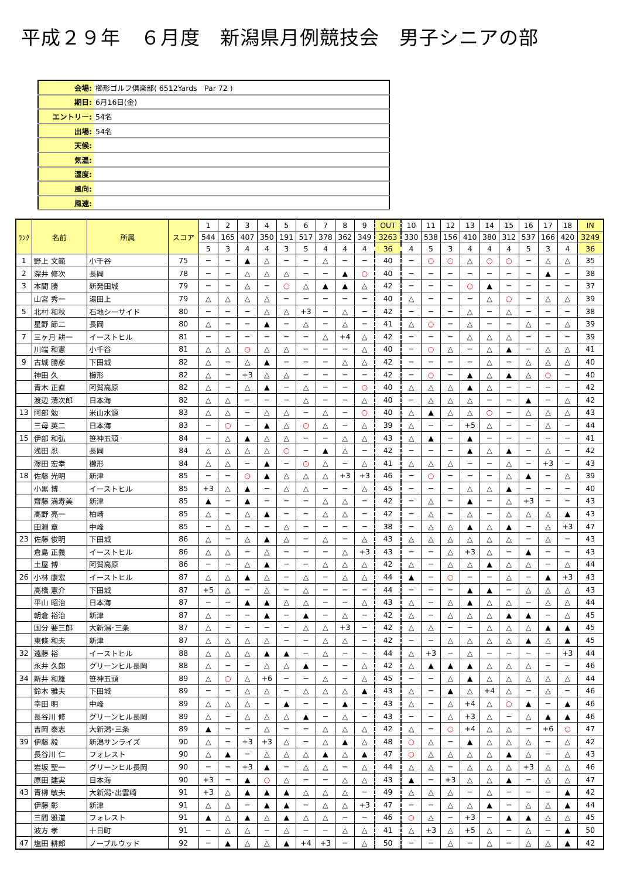平成２９年　６月度　新潟県月例競技会　男子シニアの部
| 会場: | 櫛形ゴルフ倶楽部( 6512Yards Par 72 ) |
| 期日: | 6月16日(金) |
| エントリー: | 54名 |
| 出場: | 54名 |
| 天候: | |
| 気温: | |
| 湿度: | |
| 風向: | |
| 風速: | |
| ﾗﾝｸ | 名前 | 所属 | スコア | 1 | 2 | 3 | 4 | 5 | 6 | 7 | 8 | 9 | OUT | 10 | 11 | 12 | 13 | 14 | 15 | 16 | 17 | 18 | IN |
| --- | --- | --- | --- | --- | --- | --- | --- | --- | --- | --- | --- | --- | --- | --- | --- | --- | --- | --- | --- | --- | --- | --- | --- |
| | | | | 544 | 165 | 407 | 350 | 191 | 517 | 378 | 362 | 349 | 3263 | 330 | 538 | 156 | 410 | 380 | 312 | 537 | 166 | 420 | 3249 |
| | | | | 5 | 3 | 4 | 4 | 3 | 5 | 4 | 4 | 4 | 36 | 4 | 5 | 3 | 4 | 4 | 4 | 5 | 3 | 4 | 36 |
| 1 | 野上 文範 | 小千谷 | 75 | ─ | ─ | ▲ | △ | ─ | ─ | △ | ─ | ─ | 40 | ─ | ○ | ○ | △ | ○ | ○ | ─ | △ | △ | 35 |
| 2 | 深井 修次 | 長岡 | 78 | ─ | ─ | △ | △ | △ | ─ | ─ | ▲ | ○ | 40 | ─ | ─ | ─ | ─ | ─ | ─ | ─ | ▲ | ─ | 38 |
| 3 | 本間 勝 | 新発田城 | 79 | ─ | ─ | △ | ─ | ○ | △ | ▲ | ▲ | △ | 42 | ─ | ─ | ─ | ○ | ▲ | ─ | ─ | ─ | ─ | 37 |
| | 山宮 秀一 | 湯田上 | 79 | △ | △ | △ | △ | ─ | ─ | ─ | ─ | ─ | 40 | △ | ─ | ─ | ─ | △ | ○ | ─ | △ | △ | 39 |
| 5 | 北村 和秋 | 石地シーサイド | 80 | ─ | ─ | ─ | △ | △ | +3 | ─ | △ | ─ | 42 | ─ | ─ | ─ | △ | ─ | △ | ─ | ─ | ─ | 38 |
| | 星野 節二 | 長岡 | 80 | △ | ─ | ─ | ▲ | ─ | △ | ─ | △ | ─ | 41 | △ | ○ | ─ | △ | ─ | ─ | △ | ─ | △ | 39 |
| 7 | 三ヶ月 耕一 | イーストヒル | 81 | ─ | ─ | ─ | ─ | ─ | ─ | △ | +4 | △ | 42 | ─ | ─ | ─ | △ | △ | △ | ─ | ─ | ─ | 39 |
| | 川端 和憲 | 小千谷 | 81 | △ | △ | ○ | △ | △ | ─ | ─ | ─ | △ | 40 | ─ | ○ | △ | ─ | △ | ▲ | ─ | △ | △ | 41 |
| 9 | 古城 勝彦 | 下田城 | 82 | △ | ─ | △ | ▲ | ─ | ─ | ─ | △ | △ | 42 | ─ | ─ | ─ | ─ | △ | ─ | △ | △ | △ | 40 |
| | 神田 久 | 櫛形 | 82 | △ | ─ | +3 | △ | △ | ─ | ─ | ─ | ─ | 42 | ─ | ○ | ─ | ▲ | △ | ▲ | △ | ○ | ─ | 40 |
| | 青木 正直 | 阿賀高原 | 82 | △ | ─ | △ | ▲ | ─ | △ | ─ | ─ | ○ | 40 | △ | △ | △ | ▲ | △ | ─ | ─ | ─ | ─ | 42 |
| | 渡辺 清次郎 | 日本海 | 82 | △ | △ | ─ | ─ | ─ | △ | ─ | ─ | △ | 40 | ─ | △ | △ | △ | ─ | ─ | ▲ | ─ | △ | 42 |
| 13 | 阿部 勉 | 米山水源 | 83 | △ | △ | ─ | △ | △ | ─ | △ | ─ | ○ | 40 | △ | ▲ | △ | △ | ○ | ─ | △ | △ | △ | 43 |
| | 三母 英二 | 日本海 | 83 | ─ | ○ | ─ | ▲ | △ | ○ | △ | ─ | △ | 39 | △ | ─ | ─ | +5 | △ | ─ | ─ | △ | ─ | 44 |
| 15 | 伊部 和弘 | 笹神五頭 | 84 | ─ | △ | ▲ | △ | △ | ─ | ─ | △ | △ | 43 | △ | ▲ | ─ | ▲ | ─ | ─ | ─ | ─ | ─ | 41 |
| | 浅田 忍 | 長岡 | 84 | △ | △ | △ | △ | ○ | ─ | ▲ | △ | ─ | 42 | ─ | ─ | ─ | ▲ | △ | ▲ | ─ | △ | ─ | 42 |
| | 澤田 宏幸 | 櫛形 | 84 | △ | △ | ─ | ▲ | ─ | ○ | △ | ─ | △ | 41 | △ | △ | △ | ─ | ─ | △ | ─ | +3 | ─ | 43 |
| 18 | 佐藤 光明 | 新津 | 85 | ─ | ─ | ○ | ▲ | △ | △ | △ | +3 | +3 | 46 | ─ | ○ | ─ | ─ | ─ | △ | ▲ | ─ | △ | 39 |
| | 小黒 博 | イーストヒル | 85 | +3 | △ | ▲ | ─ | △ | △ | ─ | ─ | △ | 45 | ─ | ─ | ─ | △ | △ | ▲ | ─ | ─ | ─ | 40 |
| | 齋藤 満寿美 | 新津 | 85 | ▲ | ─ | ▲ | ─ | ─ | ─ | △ | △ | ─ | 42 | ─ | △ | ─ | ▲ | ─ | △ | +3 | ─ | ─ | 43 |
| | 高野 亮一 | 柏崎 | 85 | △ | ─ | △ | ▲ | ─ | ─ | △ | △ | ─ | 42 | ─ | △ | ─ | △ | ─ | △ | △ | △ | ▲ | 43 |
| | 田淵 章 | 中峰 | 85 | ─ | △ | ─ | ─ | △ | ─ | ─ | ─ | ─ | 38 | ─ | △ | △ | ▲ | △ | ▲ | ─ | △ | +3 | 47 |
| 23 | 佐藤 俊明 | 下田城 | 86 | △ | ─ | △ | ▲ | △ | ─ | △ | ─ | △ | 43 | △ | △ | △ | △ | △ | △ | ─ | △ | ─ | 43 |
| | 倉島 正義 | イーストヒル | 86 | △ | △ | ─ | △ | ─ | ─ | ─ | △ | +3 | 43 | ─ | ─ | △ | +3 | △ | ─ | ▲ | ─ | ─ | 43 |
| | 土屋 博 | 阿賀高原 | 86 | ─ | ─ | △ | ▲ | ─ | ─ | △ | △ | △ | 42 | △ | ─ | △ | △ | ▲ | △ | △ | ─ | △ | 44 |
| 26 | 小林 康宏 | イーストヒル | 87 | △ | △ | ▲ | △ | ─ | △ | ─ | △ | △ | 44 | ▲ | ─ | ○ | ─ | ─ | △ | ─ | ▲ | +3 | 43 |
| | 高橋 憲介 | 下田城 | 87 | +5 | △ | ─ | △ | ─ | △ | ─ | ─ | ─ | 44 | ─ | ─ | ─ | ▲ | ▲ | ─ | △ | △ | △ | 43 |
| | 平山 昭治 | 日本海 | 87 | ─ | ─ | ▲ | ▲ | △ | △ | ─ | ─ | △ | 43 | △ | ─ | △ | ▲ | △ | △ | ─ | △ | △ | 44 |
| | 朝倉 裕治 | 新津 | 87 | △ | ─ | ─ | ▲ | ─ | ▲ | ─ | △ | ─ | 42 | △ | ─ | △ | △ | △ | ▲ | ▲ | ─ | △ | 45 |
| | 国分 要三郎 | 大新潟･三条 | 87 | △ | ─ | ─ | ─ | ─ | △ | △ | +3 | ─ | 42 | △ | △ | ─ | ─ | △ | △ | △ | ▲ | ▲ | 45 |
| | 東條 和夫 | 新津 | 87 | △ | △ | △ | △ | ─ | ─ | △ | △ | ─ | 42 | ─ | ─ | △ | △ | △ | △ | ▲ | △ | ▲ | 45 |
| 32 | 遠藤 裕 | イーストヒル | 88 | △ | △ | △ | ▲ | ▲ | ─ | △ | ─ | ─ | 44 | △ | +3 | ─ | △ | ─ | ─ | ─ | ─ | +3 | 44 |
| | 永井 久郎 | グリーンヒル長岡 | 88 | △ | ─ | ─ | △ | △ | ▲ | ─ | ─ | △ | 42 | △ | ▲ | ▲ | ▲ | △ | △ | △ | ─ | ─ | 46 |
| 34 | 新井 和雄 | 笹神五頭 | 89 | △ | ○ | △ | +6 | ─ | ─ | △ | ─ | △ | 45 | ─ | ─ | △ | ▲ | △ | △ | △ | △ | △ | 44 |
| | 鈴木 雅夫 | 下田城 | 89 | ─ | ─ | △ | △ | ─ | △ | △ | △ | ▲ | 43 | △ | ─ | ▲ | △ | +4 | △ | ─ | △ | ─ | 46 |
| | 幸田 明 | 中峰 | 89 | △ | △ | △ | ─ | ▲ | ─ | ─ | ▲ | ─ | 43 | △ | ─ | △ | +4 | △ | ○ | ▲ | ─ | ▲ | 46 |
| | 長谷川 修 | グリーンヒル長岡 | 89 | △ | ─ | △ | △ | △ | ▲ | ─ | △ | ─ | 43 | ─ | ─ | △ | +3 | △ | ─ | △ | ▲ | ▲ | 46 |
| | 吉岡 泰志 | 大新潟･三条 | 89 | ▲ | ─ | ─ | △ | ─ | ─ | △ | △ | △ | 42 | △ | ─ | ○ | +4 | △ | △ | ─ | +6 | ○ | 47 |
| 39 | 伊藤 毅 | 新潟サンライズ | 90 | △ | ─ | +3 | +3 | △ | ─ | △ | ▲ | △ | 48 | ○ | △ | ─ | ▲ | △ | △ | △ | ─ | △ | 42 |
| | 長谷川 仁 | フォレスト | 90 | △ | ▲ | ─ | △ | △ | △ | ▲ | △ | ▲ | 47 | ○ | △ | △ | △ | △ | ▲ | △ | ─ | △ | 43 |
| | 岩坂 聖一 | グリーンヒル長岡 | 90 | ─ | ─ | +3 | ▲ | ─ | △ | △ | ─ | △ | 44 | △ | △ | ─ | △ | △ | △ | +3 | △ | △ | 46 |
| | 原田 建実 | 日本海 | 90 | +3 | ─ | ▲ | ○ | △ | ─ | ─ | △ | △ | 43 | ▲ | ─ | +3 | △ | △ | ▲ | ─ | △ | △ | 47 |
| 43 | 青柳 敏夫 | 大新潟･出雲崎 | 91 | +3 | △ | ▲ | ▲ | ▲ | △ | △ | △ | ─ | 49 | △ | △ | △ | ─ | △ | ─ | ─ | ─ | ▲ | 42 |
| | 伊藤 彰 | 新津 | 91 | △ | △ | ─ | ▲ | ▲ | ─ | △ | △ | +3 | 47 | ─ | ─ | △ | △ | ▲ | ─ | △ | △ | ▲ | 44 |
| | 三間 雅道 | フォレスト | 91 | ▲ | △ | ▲ | △ | ▲ | △ | △ | ─ | ─ | 46 | ○ | △ | ─ | +3 | ─ | ▲ | ▲ | △ | △ | 45 |
| | 波方 孝 | 十日町 | 91 | ─ | △ | △ | ─ | △ | ─ | ─ | △ | △ | 41 | △ | +3 | △ | +5 | △ | ─ | △ | ─ | ▲ | 50 |
| 47 | 塩田 耕郎 | ノーブルウッド | 92 | ─ | ▲ | △ | △ | ▲ | +4 | +3 | ─ | △ | 50 | ─ | ─ | △ | ─ | △ | ─ | △ | △ | ▲ | 42 |